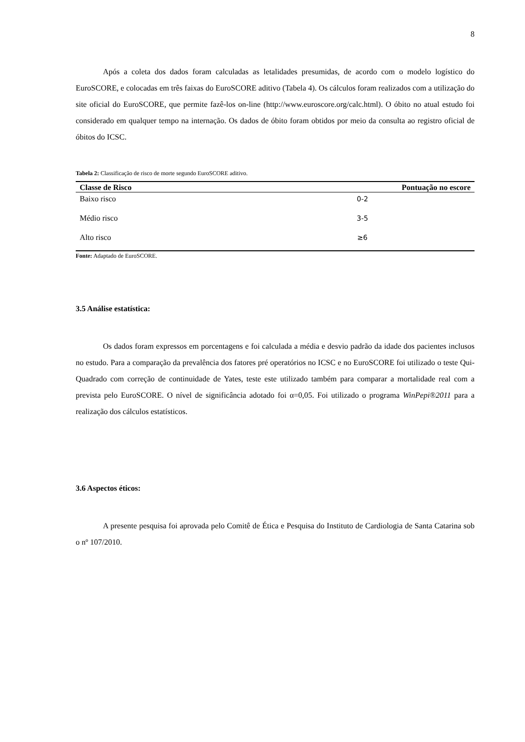8
Após a coleta dos dados foram calculadas as letalidades presumidas, de acordo com o modelo logístico do EuroSCORE, e colocadas em três faixas do EuroSCORE aditivo (Tabela 4). Os cálculos foram realizados com a utilização do site oficial do EuroSCORE, que permite fazê-los on-line (http://www.euroscore.org/calc.html). O óbito no atual estudo foi considerado em qualquer tempo na internação. Os dados de óbito foram obtidos por meio da consulta ao registro oficial de óbitos do ICSC.
Tabela 2: Classificação de risco de morte segundo EuroSCORE aditivo.
| Classe de Risco | Pontuação no escore |
| --- | --- |
| Baixo risco | 0-2 |
| Médio risco | 3-5 |
| Alto risco | ≥6 |
Fonte: Adaptado de EuroSCORE.
3.5 Análise estatística:
Os dados foram expressos em porcentagens e foi calculada a média e desvio padrão da idade dos pacientes inclusos no estudo. Para a comparação da prevalência dos fatores pré operatórios no ICSC e no EuroSCORE foi utilizado o teste Qui-Quadrado com correção de continuidade de Yates, teste este utilizado também para comparar a mortalidade real com a prevista pelo EuroSCORE. O nível de significância adotado foi α=0,05. Foi utilizado o programa WinPepi®2011 para a realização dos cálculos estatísticos.
3.6 Aspectos éticos:
A presente pesquisa foi aprovada pelo Comitê de Ética e Pesquisa do Instituto de Cardiologia de Santa Catarina sob o nº 107/2010.